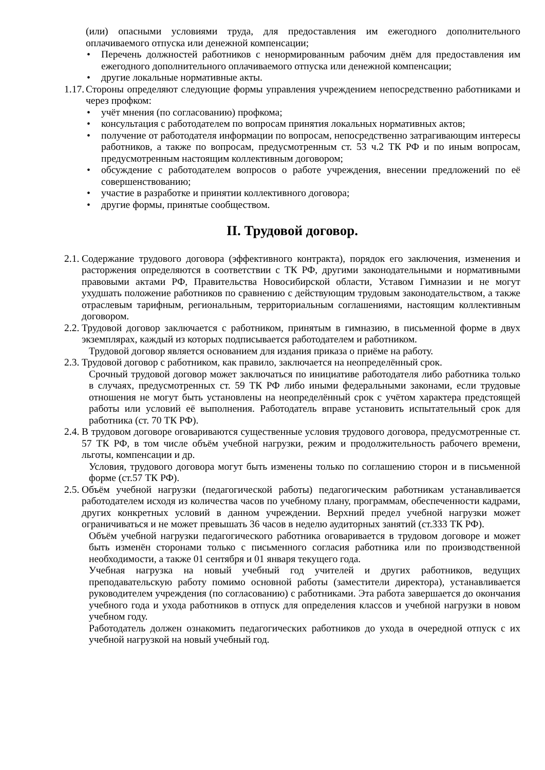(или) опасными условиями труда, для предоставления им ежегодного дополнительного оплачиваемого отпуска или денежной компенсации;
• Перечень должностей работников с ненормированным рабочим днём для предоставления им ежегодного дополнительного оплачиваемого отпуска или денежной компенсации;
• другие локальные нормативные акты.
1.17.
Стороны определяют следующие формы управления учреждением непосредственно работниками и через профком:
• учёт мнения (по согласованию) профкома;
• консультация с работодателем по вопросам принятия локальных нормативных актов;
• получение от работодателя информации по вопросам, непосредственно затрагивающим интересы работников, а также по вопросам, предусмотренным ст. 53 ч.2 ТК РФ и по иным вопросам, предусмотренным настоящим коллективным договором;
• обсуждение с работодателем вопросов о работе учреждения, внесении предложений по её совершенствованию;
• участие в разработке и принятии коллективного договора;
• другие формы, принятые сообществом.
II. Трудовой договор.
2.1.
Содержание трудового договора (эффективного контракта), порядок его заключения, изменения и расторжения определяются в соответствии с ТК РФ, другими законодательными и нормативными правовыми актами РФ, Правительства Новосибирской области, Уставом Гимназии и не могут ухудшать положение работников по сравнению с действующим трудовым законодательством, а также отраслевым тарифным, региональным, территориальным соглашениями, настоящим коллективным договором.
2.2.
Трудовой договор заключается с работником, принятым в гимназию, в письменной форме в двух экземплярах, каждый из которых подписывается работодателем и работником.
Трудовой договор является основанием для издания приказа о приёме на работу.
2.3.
Трудовой договор с работником, как правило, заключается на неопределённый срок.
Срочный трудовой договор может заключаться по инициативе работодателя либо работника только в случаях, предусмотренных ст. 59 ТК РФ либо иными федеральными законами, если трудовые отношения не могут быть установлены на неопределённый срок с учётом характера предстоящей работы или условий её выполнения. Работодатель вправе установить испытательный срок для работника (ст. 70 ТК РФ).
2.4.
В трудовом договоре оговариваются существенные условия трудового договора, предусмотренные ст. 57 ТК РФ, в том числе объём учебной нагрузки, режим и продолжительность рабочего времени, льготы, компенсации и др.
Условия, трудового договора могут быть изменены только по соглашению сторон и в письменной форме (ст.57 ТК РФ).
2.5.
Объём учебной нагрузки (педагогической работы) педагогическим работникам устанавливается работодателем исходя из количества часов по учебному плану, программам, обеспеченности кадрами, других конкретных условий в данном учреждении. Верхний предел учебной нагрузки может ограничиваться и не может превышать 36 часов в неделю аудиторных занятий (ст.333 ТК РФ).
Объём учебной нагрузки педагогического работника оговаривается в трудовом договоре и может быть изменён сторонами только с письменного согласия работника или по производственной необходимости, а также 01 сентября и 01 января текущего года.
Учебная нагрузка на новый учебный год учителей и других работников, ведущих преподавательскую работу помимо основной работы (заместители директора), устанавливается руководителем учреждения (по согласованию) с работниками. Эта работа завершается до окончания учебного года и ухода работников в отпуск для определения классов и учебной нагрузки в новом учебном году.
Работодатель должен ознакомить педагогических работников до ухода в очередной отпуск с их учебной нагрузкой на новый учебный год.